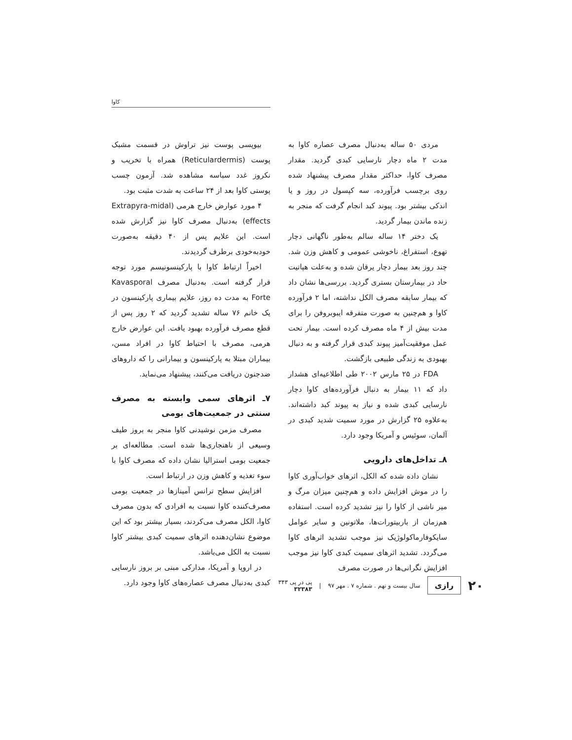کاوا
بیوپسی پوست نیز تراوش در قسمت مشبک پوست (Reticulardermis) همراه با تخریب و نکروز غدد سباسه مشاهده شد. آزمون چسب پوستی کاوا بعد از ۲۴ ساعت به شدت مثبت بود.
۴ مورد عوارض خارج هرمی (Extrapyra-midal effects) به‌دنبال مصرف کاوا نیز گزارش شده است. این علایم پس از ۴۰ دقیقه به‌صورت خودبه‌خودی برطرف گردیدند.
اخیراً ارتباط کاوا با پارکینسونیسم مورد توجه قرار گرفته است. به‌دنبال مصرف Kavasporal Forte به مدت ده روز، علایم بیماری پارکینسون در یک خانم ۷۶ ساله تشدید گردید که ۲ روز پس از قطع مصرف فرآورده بهبود یافت. این عوارض خارج هرمی، مصرف با احتیاط کاوا در افراد مسن، بیماران مبتلا به پارکینسون و بیمارانی را که داروهای ضدجنون دریافت می‌کنند، پیشنهاد می‌نماید.
۷ـ اثرهای سمی وابسته به مصرف سنتی در جمعیت‌های بومی
مصرف مزمن نوشیدنی کاوا منجر به بروز طیف وسیعی از ناهنجاری‌ها شده است. مطالعه‌ای بر جمعیت بومی استرالیا نشان داده که مصرف کاوا با سوء تغذیه و کاهش وزن در ارتباط است.
افزایش سطح ترانس آمینازها در جمعیت بومی مصرف‌کننده کاوا نسبت به افرادی که بدون مصرف کاوا، الکل مصرف می‌کردند، بسیار بیشتر بود که این موضوع نشان‌دهنده اثرهای سمیت کبدی بیشتر کاوا نسبت به الکل می‌باشد.
در اروپا و آمریکا، مدارکی مبنی بر بروز نارسایی کبدی به‌دنبال مصرف عصاره‌های کاوا وجود دارد.
مردی ۵۰ ساله به‌دنبال مصرف عصاره کاوا به مدت ۲ ماه دچار نارسایی کبدی گردید. مقدار مصرف کاوا، حداکثر مقدار مصرف پیشنهاد شده روی برچسب فرآورده، سه کپسول در روز و یا اندکی بیشتر بود. پیوند کبد انجام گرفت که منجر به زنده ماندن بیمار گردید.
یک دختر ۱۴ ساله سالم به‌طور ناگهانی دچار تهوع، استفراغ، ناخوشی عمومی و کاهش وزن شد. چند روز بعد بیمار دچار یرقان شده و به‌علت هپاتیت حاد در بیمارستان بستری گردید. بررسی‌ها نشان داد که بیمار سابقه مصرف الکل نداشته، اما ۲ فرآورده کاوا و هم‌چنین به صورت متفرقه ایبوبروفن را برای مدت بیش از ۴ ماه مصرف کرده است. بیمار تحت عمل موفقیت‌آمیز پیوند کبدی قرار گرفته و به دنبال بهبودی به زندگی طبیعی بازگشت.
FDA در ۲۵ مارس ۲۰۰۲ طی اطلاعیه‌ای هشدار داد که ۱۱ بیمار به دنبال فرآورده‌های کاوا دچار نارسایی کبدی شده و نیاز به پیوند کبد داشته‌اند. به‌علاوه ۲۵ گزارش در مورد سمیت شدید کبدی در آلمان، سوئیس و آمریکا وجود دارد.
۸ـ تداخل‌های دارویی
نشان داده شده که الکل، اثرهای خواب‌آوری کاوا را در موش افزایش داده و هم‌چنین میزان مرگ و میر ناشی از کاوا را نیز تشدید کرده است. استفاده هم‌زمان از باربیتورات‌ها، ملاتونین و سایر عوامل سایکوفارماکولوژیک نیز موجب تشدید اثرهای کاوا می‌گردد. تشدید اثرهای سمیت کبدی کاوا نیز موجب افزایش نگرانی‌ها در صورت مصرف
۲۰ رازی سال بیست و نهم . شماره ۷ . مهر ۹۷ | پی در پی ۳۴۳
۳۲۳۸۳